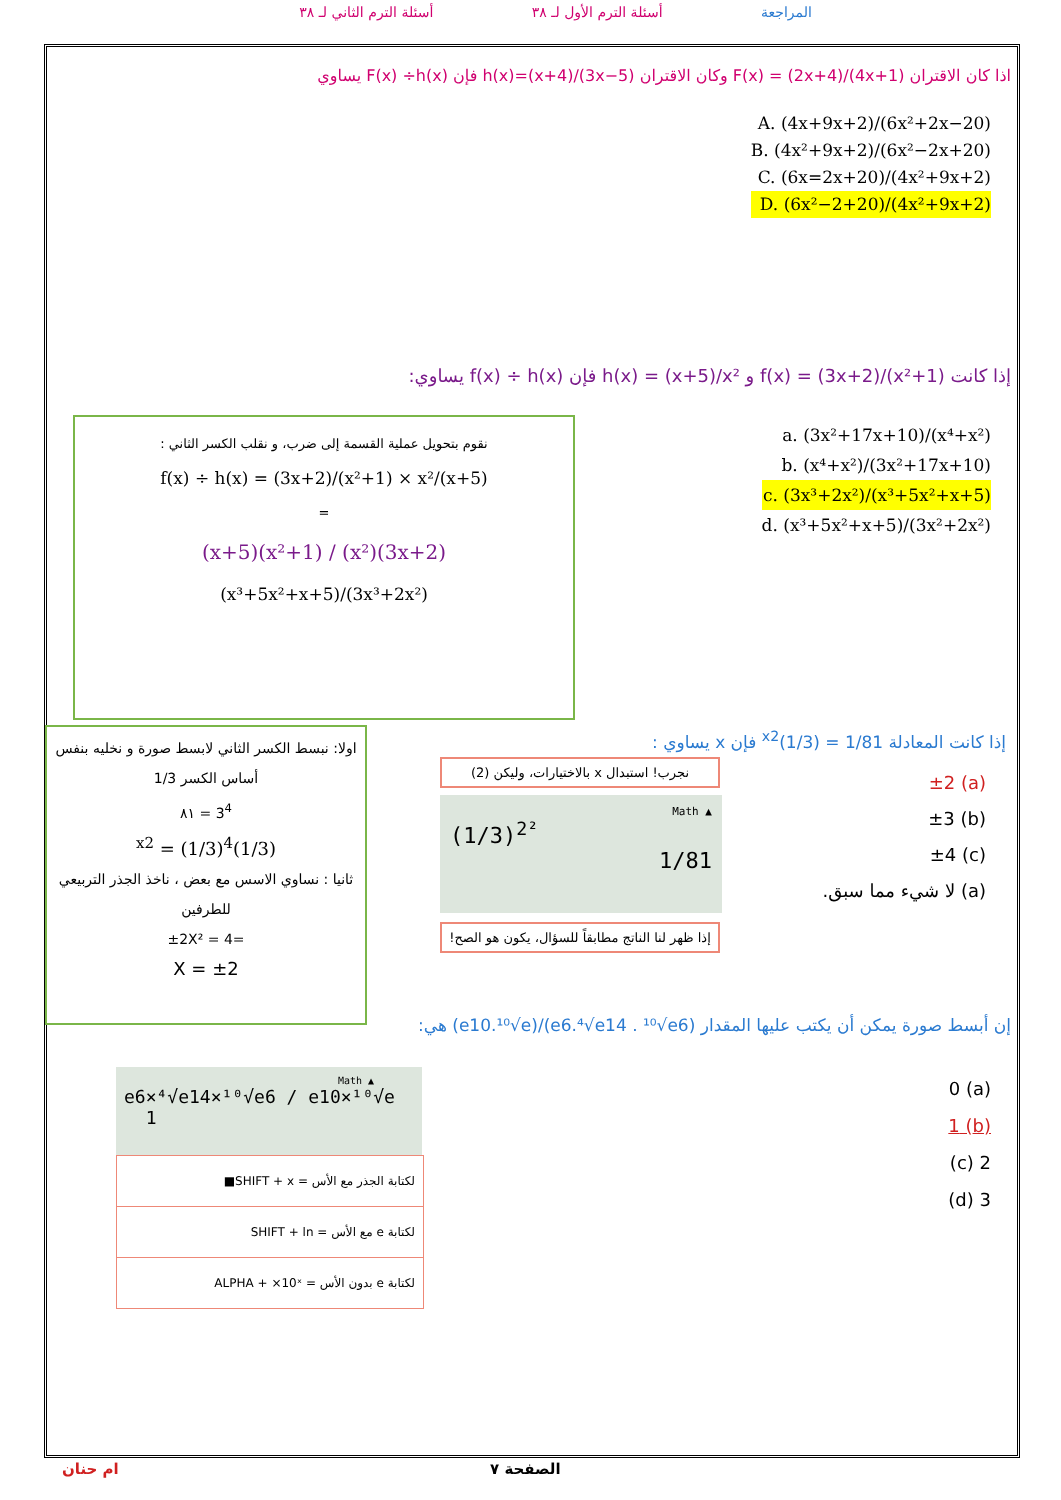المراجعة أسئلة الترم الأول لـ ٣٨ أسئلة الترم الثاني لـ ٣٨
اذا كان الاقتران F(x) = (2x+4)/(4x+1) وكان الاقتران h(x)=(x+4)/(3x−5) فإن F(x) ÷h(x) يساوي
A. (4x+9x+2)/(6x²+2x−20)
B. (4x²+9x+2)/(6x²−2x+20)
C. (6x=2x+20)/(4x²+9x+2)
D. (6x²−2+20)/(4x²+9x+2)
إذا كانت f(x) = (3x+2)/(x²+1) و h(x) = (x+5)/x² فإن f(x) ÷ h(x) يساوي:
a. (3x²+17x+10)/(x⁴+x²)
b. (x⁴+x²)/(3x²+17x+10)
c. (3x³+2x²)/(x³+5x²+x+5)
d. (x³+5x²+x+5)/(3x²+2x²)
نقوم بتحويل عملية القسمة إلى ضرب، و نقلب الكسر الثاني :
f(x) ÷ h(x) = (3x+2)/(x²+1) × x²/(x+5)
=
(3x+2)(x²) / (x²+1)(x+5)
(3x³+2x²)/(x³+5x²+x+5)
إذا كانت المعادلة 1/81 = (1/3)<sup>x2</sup> فإن x يساوي :
(a) ±2
(b) ±3
(c) ±4
(a) لا شيء مما سبق.
اولا: نبسط الكسر الثاني لابسط صورة و نخليه بنفس
أساس الكسر 1/3
3<sup>4</sup> = ٨١
(1/3)<sup>x2</sup> = (1/3)<sup>4</sup>
ثانيا : نساوي الاسس مع بعض ، ناخذ الجذر التربيعي للطرفين
=±2X² = 4
±2 = X
نجرب! استبدال x بالاختيارات، وليكن (2)
Math ▲
(1/3)<sup>2²</sup>
1/81
إذا ظهر لنا الناتج مطابقاً للسؤال، يكون هو الصح!
إن أبسط صورة يمكن أن يكتب عليها المقدار (e6.⁴√e14 . ¹⁰√e6)/(e10.¹⁰√e) هي:
(a) 0
(b) 1
2 (c)
3 (d)
Math ▲
e6×⁴√e14×¹⁰√e6 / e10×¹⁰√e 1
لكتابة الجذر مع الأس = SHIFT + x■
لكتابة e مع الأس = SHIFT + ln
لكتابة e بدون الأس = ALPHA + ×10ˣ
الصفحة ٧
ام حنان